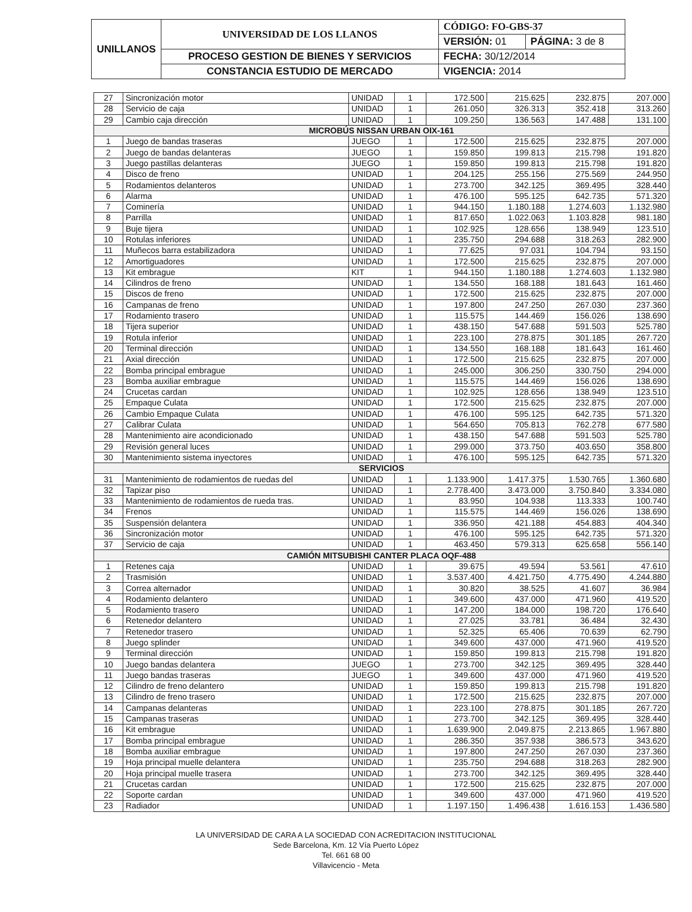| UNILLANOS | UNIVERSIDAD DE LOS LLANOS | CÓDIGO: FO-GBS-37 | |
| | | VERSIÓN: 01 | PÁGINA: 3 de 8 |
| | PROCESO GESTION DE BIENES Y SERVICIOS | FECHA: 30/12/2014 | |
| | CONSTANCIA ESTUDIO DE MERCADO | VIGENCIA: 2014 | |
| 27 | Sincronización motor | UNIDAD | 1 | 172.500 | 215.625 | 232.875 | 207.000 |
| 28 | Servicio de caja | UNIDAD | 1 | 261.050 | 326.313 | 352.418 | 313.260 |
| 29 | Cambio caja dirección | UNIDAD | 1 | 109.250 | 136.563 | 147.488 | 131.100 |
| MICROBÚS NISSAN URBAN OIX-161 | | | | | | | |
| 1 | Juego de bandas traseras | JUEGO | 1 | 172.500 | 215.625 | 232.875 | 207.000 |
| 2 | Juego de bandas delanteras | JUEGO | 1 | 159.850 | 199.813 | 215.798 | 191.820 |
| 3 | Juego pastillas delanteras | JUEGO | 1 | 159.850 | 199.813 | 215.798 | 191.820 |
| 4 | Disco de freno | UNIDAD | 1 | 204.125 | 255.156 | 275.569 | 244.950 |
| 5 | Rodamientos delanteros | UNIDAD | 1 | 273.700 | 342.125 | 369.495 | 328.440 |
| 6 | Alarma | UNIDAD | 1 | 476.100 | 595.125 | 642.735 | 571.320 |
| 7 | Cominería | UNIDAD | 1 | 944.150 | 1.180.188 | 1.274.603 | 1.132.980 |
| 8 | Parrilla | UNIDAD | 1 | 817.650 | 1.022.063 | 1.103.828 | 981.180 |
| 9 | Buje tijera | UNIDAD | 1 | 102.925 | 128.656 | 138.949 | 123.510 |
| 10 | Rotulas inferiores | UNIDAD | 1 | 235.750 | 294.688 | 318.263 | 282.900 |
| 11 | Muñecos barra estabilizadora | UNIDAD | 1 | 77.625 | 97.031 | 104.794 | 93.150 |
| 12 | Amortiguadores | UNIDAD | 1 | 172.500 | 215.625 | 232.875 | 207.000 |
| 13 | Kit embrague | KIT | 1 | 944.150 | 1.180.188 | 1.274.603 | 1.132.980 |
| 14 | Cilindros de freno | UNIDAD | 1 | 134.550 | 168.188 | 181.643 | 161.460 |
| 15 | Discos de freno | UNIDAD | 1 | 172.500 | 215.625 | 232.875 | 207.000 |
| 16 | Campanas de freno | UNIDAD | 1 | 197.800 | 247.250 | 267.030 | 237.360 |
| 17 | Rodamiento trasero | UNIDAD | 1 | 115.575 | 144.469 | 156.026 | 138.690 |
| 18 | Tijera superior | UNIDAD | 1 | 438.150 | 547.688 | 591.503 | 525.780 |
| 19 | Rotula inferior | UNIDAD | 1 | 223.100 | 278.875 | 301.185 | 267.720 |
| 20 | Terminal dirección | UNIDAD | 1 | 134.550 | 168.188 | 181.643 | 161.460 |
| 21 | Axial dirección | UNIDAD | 1 | 172.500 | 215.625 | 232.875 | 207.000 |
| 22 | Bomba principal embrague | UNIDAD | 1 | 245.000 | 306.250 | 330.750 | 294.000 |
| 23 | Bomba auxiliar embrague | UNIDAD | 1 | 115.575 | 144.469 | 156.026 | 138.690 |
| 24 | Crucetas cardan | UNIDAD | 1 | 102.925 | 128.656 | 138.949 | 123.510 |
| 25 | Empaque Culata | UNIDAD | 1 | 172.500 | 215.625 | 232.875 | 207.000 |
| 26 | Cambio Empaque Culata | UNIDAD | 1 | 476.100 | 595.125 | 642.735 | 571.320 |
| 27 | Calibrar Culata | UNIDAD | 1 | 564.650 | 705.813 | 762.278 | 677.580 |
| 28 | Mantenimiento aire acondicionado | UNIDAD | 1 | 438.150 | 547.688 | 591.503 | 525.780 |
| 29 | Revisión general luces | UNIDAD | 1 | 299.000 | 373.750 | 403.650 | 358.800 |
| 30 | Mantenimiento sistema inyectores | UNIDAD | 1 | 476.100 | 595.125 | 642.735 | 571.320 |
| SERVICIOS | | | | | | | |
| 31 | Mantenimiento de rodamientos de ruedas del | UNIDAD | 1 | 1.133.900 | 1.417.375 | 1.530.765 | 1.360.680 |
| 32 | Tapizar piso | UNIDAD | 1 | 2.778.400 | 3.473.000 | 3.750.840 | 3.334.080 |
| 33 | Mantenimiento de rodamientos de rueda tras. | UNIDAD | 1 | 83.950 | 104.938 | 113.333 | 100.740 |
| 34 | Frenos | UNIDAD | 1 | 115.575 | 144.469 | 156.026 | 138.690 |
| 35 | Suspensión delantera | UNIDAD | 1 | 336.950 | 421.188 | 454.883 | 404.340 |
| 36 | Sincronización motor | UNIDAD | 1 | 476.100 | 595.125 | 642.735 | 571.320 |
| 37 | Servicio de caja | UNIDAD | 1 | 463.450 | 579.313 | 625.658 | 556.140 |
| CAMIÓN MITSUBISHI CANTER PLACA OQF-488 | | | | | | | |
| 1 | Retenes caja | UNIDAD | 1 | 39.675 | 49.594 | 53.561 | 47.610 |
| 2 | Trasmisión | UNIDAD | 1 | 3.537.400 | 4.421.750 | 4.775.490 | 4.244.880 |
| 3 | Correa alternador | UNIDAD | 1 | 30.820 | 38.525 | 41.607 | 36.984 |
| 4 | Rodamiento delantero | UNIDAD | 1 | 349.600 | 437.000 | 471.960 | 419.520 |
| 5 | Rodamiento trasero | UNIDAD | 1 | 147.200 | 184.000 | 198.720 | 176.640 |
| 6 | Retenedor delantero | UNIDAD | 1 | 27.025 | 33.781 | 36.484 | 32.430 |
| 7 | Retenedor trasero | UNIDAD | 1 | 52.325 | 65.406 | 70.639 | 62.790 |
| 8 | Juego splinder | UNIDAD | 1 | 349.600 | 437.000 | 471.960 | 419.520 |
| 9 | Terminal dirección | UNIDAD | 1 | 159.850 | 199.813 | 215.798 | 191.820 |
| 10 | Juego bandas delantera | JUEGO | 1 | 273.700 | 342.125 | 369.495 | 328.440 |
| 11 | Juego bandas traseras | JUEGO | 1 | 349.600 | 437.000 | 471.960 | 419.520 |
| 12 | Cilindro de freno delantero | UNIDAD | 1 | 159.850 | 199.813 | 215.798 | 191.820 |
| 13 | Cilindro de freno trasero | UNIDAD | 1 | 172.500 | 215.625 | 232.875 | 207.000 |
| 14 | Campanas delanteras | UNIDAD | 1 | 223.100 | 278.875 | 301.185 | 267.720 |
| 15 | Campanas traseras | UNIDAD | 1 | 273.700 | 342.125 | 369.495 | 328.440 |
| 16 | Kit embrague | UNIDAD | 1 | 1.639.900 | 2.049.875 | 2.213.865 | 1.967.880 |
| 17 | Bomba principal embrague | UNIDAD | 1 | 286.350 | 357.938 | 386.573 | 343.620 |
| 18 | Bomba auxiliar embrague | UNIDAD | 1 | 197.800 | 247.250 | 267.030 | 237.360 |
| 19 | Hoja principal muelle delantera | UNIDAD | 1 | 235.750 | 294.688 | 318.263 | 282.900 |
| 20 | Hoja principal muelle trasera | UNIDAD | 1 | 273.700 | 342.125 | 369.495 | 328.440 |
| 21 | Crucetas cardan | UNIDAD | 1 | 172.500 | 215.625 | 232.875 | 207.000 |
| 22 | Soporte cardan | UNIDAD | 1 | 349.600 | 437.000 | 471.960 | 419.520 |
| 23 | Radiador | UNIDAD | 1 | 1.197.150 | 1.496.438 | 1.616.153 | 1.436.580 |
LA UNIVERSIDAD DE CARA A LA SOCIEDAD CON ACREDITACION INSTITUCIONAL
Sede Barcelona, Km. 12 Vía Puerto López
Tel. 661 68 00
Villavicencio - Meta